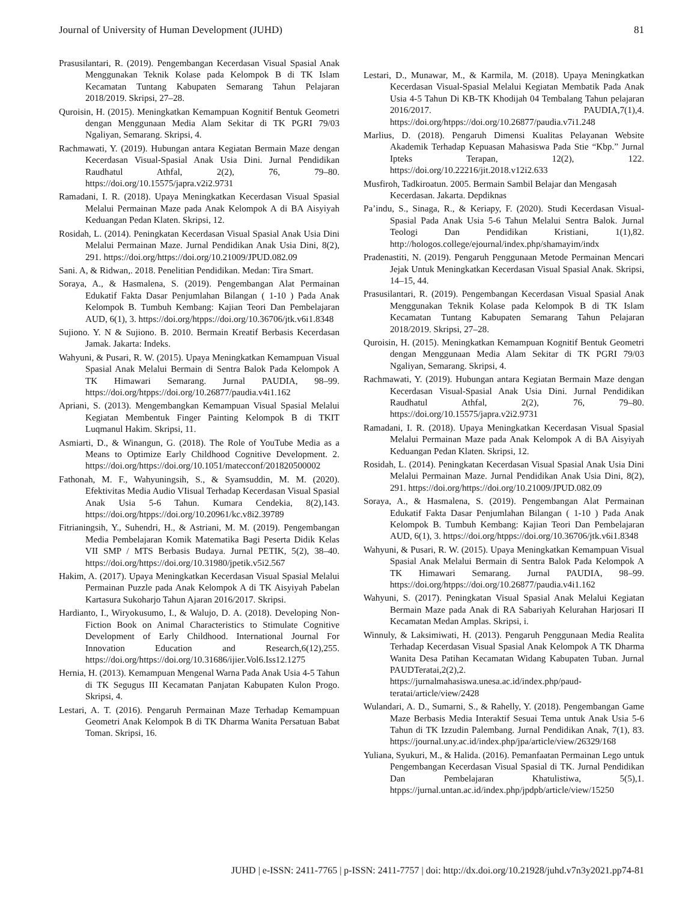Journal of University of Human Development (JUHD) 81
Prasusilantari, R. (2019). Pengembangan Kecerdasan Visual Spasial Anak Menggunakan Teknik Kolase pada Kelompok B di TK Islam Kecamatan Tuntang Kabupaten Semarang Tahun Pelajaran 2018/2019. Skripsi, 27–28.
Quroisin, H. (2015). Meningkatkan Kemampuan Kognitif Bentuk Geometri dengan Menggunaan Media Alam Sekitar di TK PGRI 79/03 Ngaliyan, Semarang. Skripsi, 4.
Rachmawati, Y. (2019). Hubungan antara Kegiatan Bermain Maze dengan Kecerdasan Visual-Spasial Anak Usia Dini. Jurnal Pendidikan Raudhatul Athfal, 2(2), 76, 79–80. https://doi.org/10.15575/japra.v2i2.9731
Ramadani, I. R. (2018). Upaya Meningkatkan Kecerdasan Visual Spasial Melalui Permainan Maze pada Anak Kelompok A di BA Aisyiyah Keduangan Pedan Klaten. Skripsi, 12.
Rosidah, L. (2014). Peningkatan Kecerdasan Visual Spasial Anak Usia Dini Melalui Permainan Maze. Jurnal Pendidikan Anak Usia Dini, 8(2), 291. https://doi.org/https://doi.org/10.21009/JPUD.082.09
Sani. A, & Ridwan,. 2018. Penelitian Pendidikan. Medan: Tira Smart.
Soraya, A., & Hasmalena, S. (2019). Pengembangan Alat Permainan Edukatif Fakta Dasar Penjumlahan Bilangan ( 1-10 ) Pada Anak Kelompok B. Tumbuh Kembang: Kajian Teori Dan Pembelajaran AUD, 6(1), 3. https://doi.org/htpps://doi.org/10.36706/jtk.v6i1.8348
Sujiono. Y. N & Sujiono. B. 2010. Bermain Kreatif Berbasis Kecerdasan Jamak. Jakarta: Indeks.
Wahyuni, & Pusari, R. W. (2015). Upaya Meningkatkan Kemampuan Visual Spasial Anak Melalui Bermain di Sentra Balok Pada Kelompok A TK Himawari Semarang. Jurnal PAUDIA, 98–99. https://doi.org/htpps://doi.org/10.26877/paudia.v4i1.162
Apriani, S. (2013). Mengembangkan Kemampuan Visual Spasial Melalui Kegiatan Membentuk Finger Painting Kelompok B di TKIT Luqmanul Hakim. Skripsi, 11.
Asmiarti, D., & Winangun, G. (2018). The Role of YouTube Media as a Means to Optimize Early Childhood Cognitive Development. 2. https://doi.org/https://doi.org/10.1051/matecconf/201820500002
Fathonah, M. F., Wahyuningsih, S., & Syamsuddin, M. M. (2020). Efektivitas Media Audio VIisual Terhadap Kecerdasan Visual Spasial Anak Usia 5-6 Tahun. Kumara Cendekia, 8(2),143. https://doi.org/htpps://doi.org/10.20961/kc.v8i2.39789
Fitrianingsih, Y., Suhendri, H., & Astriani, M. M. (2019). Pengembangan Media Pembelajaran Komik Matematika Bagi Peserta Didik Kelas VII SMP / MTS Berbasis Budaya. Jurnal PETIK, 5(2), 38–40. https://doi.org/https://doi.org/10.31980/jpetik.v5i2.567
Hakim, A. (2017). Upaya Meningkatkan Kecerdasan Visual Spasial Melalui Permainan Puzzle pada Anak Kelompok A di TK Aisyiyah Pabelan Kartasura Sukoharjo Tahun Ajaran 2016/2017. Skripsi.
Hardianto, I., Wiryokusumo, I., & Walujo, D. A. (2018). Developing Non-Fiction Book on Animal Characteristics to Stimulate Cognitive Development of Early Childhood. International Journal For Innovation Education and Research,6(12),255. https://doi.org/https://doi.org/10.31686/ijier.Vol6.Iss12.1275
Hernia, H. (2013). Kemampuan Mengenal Warna Pada Anak Usia 4-5 Tahun di TK Segugus III Kecamatan Panjatan Kabupaten Kulon Progo. Skripsi, 4.
Lestari, A. T. (2016). Pengaruh Permainan Maze Terhadap Kemampuan Geometri Anak Kelompok B di TK Dharma Wanita Persatuan Babat Toman. Skripsi, 16.
Lestari, D., Munawar, M., & Karmila, M. (2018). Upaya Meningkatkan Kecerdasan Visual-Spasial Melalui Kegiatan Membatik Pada Anak Usia 4-5 Tahun Di KB-TK Khodijah 04 Tembalang Tahun pelajaran 2016/2017. PAUDIA,7(1),4. https://doi.org/htpps://doi.org/10.26877/paudia.v7i1.248
Marlius, D. (2018). Pengaruh Dimensi Kualitas Pelayanan Website Akademik Terhadap Kepuasan Mahasiswa Pada Stie “Kbp.” Jurnal Ipteks Terapan, 12(2), 122. https://doi.org/10.22216/jit.2018.v12i2.633
Musfiroh, Tadkiroatun. 2005. Bermain Sambil Belajar dan Mengasah
Kecerdasan. Jakarta. Depdiknas
Pa’indu, S., Sinaga, R., & Keriapy, F. (2020). Studi Kecerdasan Visual-Spasial Pada Anak Usia 5-6 Tahun Melalui Sentra Balok. Jurnal Teologi Dan Pendidikan Kristiani, 1(1),82. http://hologos.college/ejournal/index.php/shamayim/indx
Pradenastiti, N. (2019). Pengaruh Penggunaan Metode Permainan Mencari Jejak Untuk Meningkatkan Kecerdasan Visual Spasial Anak. Skripsi, 14–15, 44.
Prasusilantari, R. (2019). Pengembangan Kecerdasan Visual Spasial Anak Menggunakan Teknik Kolase pada Kelompok B di TK Islam Kecamatan Tuntang Kabupaten Semarang Tahun Pelajaran 2018/2019. Skripsi, 27–28.
Quroisin, H. (2015). Meningkatkan Kemampuan Kognitif Bentuk Geometri dengan Menggunaan Media Alam Sekitar di TK PGRI 79/03 Ngaliyan, Semarang. Skripsi, 4.
Rachmawati, Y. (2019). Hubungan antara Kegiatan Bermain Maze dengan Kecerdasan Visual-Spasial Anak Usia Dini. Jurnal Pendidikan Raudhatul Athfal, 2(2), 76, 79–80. https://doi.org/10.15575/japra.v2i2.9731
Ramadani, I. R. (2018). Upaya Meningkatkan Kecerdasan Visual Spasial Melalui Permainan Maze pada Anak Kelompok A di BA Aisyiyah Keduangan Pedan Klaten. Skripsi, 12.
Rosidah, L. (2014). Peningkatan Kecerdasan Visual Spasial Anak Usia Dini Melalui Permainan Maze. Jurnal Pendidikan Anak Usia Dini, 8(2), 291. https://doi.org/https://doi.org/10.21009/JPUD.082.09
Soraya, A., & Hasmalena, S. (2019). Pengembangan Alat Permainan Edukatif Fakta Dasar Penjumlahan Bilangan ( 1-10 ) Pada Anak Kelompok B. Tumbuh Kembang: Kajian Teori Dan Pembelajaran AUD, 6(1), 3. https://doi.org/htpps://doi.org/10.36706/jtk.v6i1.8348
Wahyuni, & Pusari, R. W. (2015). Upaya Meningkatkan Kemampuan Visual Spasial Anak Melalui Bermain di Sentra Balok Pada Kelompok A TK Himawari Semarang. Jurnal PAUDIA, 98–99. https://doi.org/htpps://doi.org/10.26877/paudia.v4i1.162
Wahyuni, S. (2017). Peningkatan Visual Spasial Anak Melalui Kegiatan Bermain Maze pada Anak di RA Sabariyah Kelurahan Harjosari II Kecamatan Medan Amplas. Skripsi, i.
Winnuly, & Laksimiwati, H. (2013). Pengaruh Penggunaan Media Realita Terhadap Kecerdasan Visual Spasial Anak Kelompok A TK Dharma Wanita Desa Patihan Kecamatan Widang Kabupaten Tuban. Jurnal PAUDTeratai,2(2),2. https://jurnalmahasiswa.unesa.ac.id/index.php/paud-teratai/article/view/2428
Wulandari, A. D., Sumarni, S., & Rahelly, Y. (2018). Pengembangan Game Maze Berbasis Media Interaktif Sesuai Tema untuk Anak Usia 5-6 Tahun di TK Izzudin Palembang. Jurnal Pendidikan Anak, 7(1), 83. https://journal.uny.ac.id/index.php/jpa/article/view/26329/168
Yuliana, Syukuri, M., & Halida. (2016). Pemanfaatan Permainan Lego untuk Pengembangan Kecerdasan Visual Spasial di TK. Jurnal Pendidikan Dan Pembelajaran Khatulistiwa, 5(5),1. htpps://jurnal.untan.ac.id/index.php/jpdpb/article/view/15250
JUHD | e-ISSN: 2411-7765 | p-ISSN: 2411-7757 | doi: http://dx.doi.org/10.21928/juhd.v7n3y2021.pp74-81